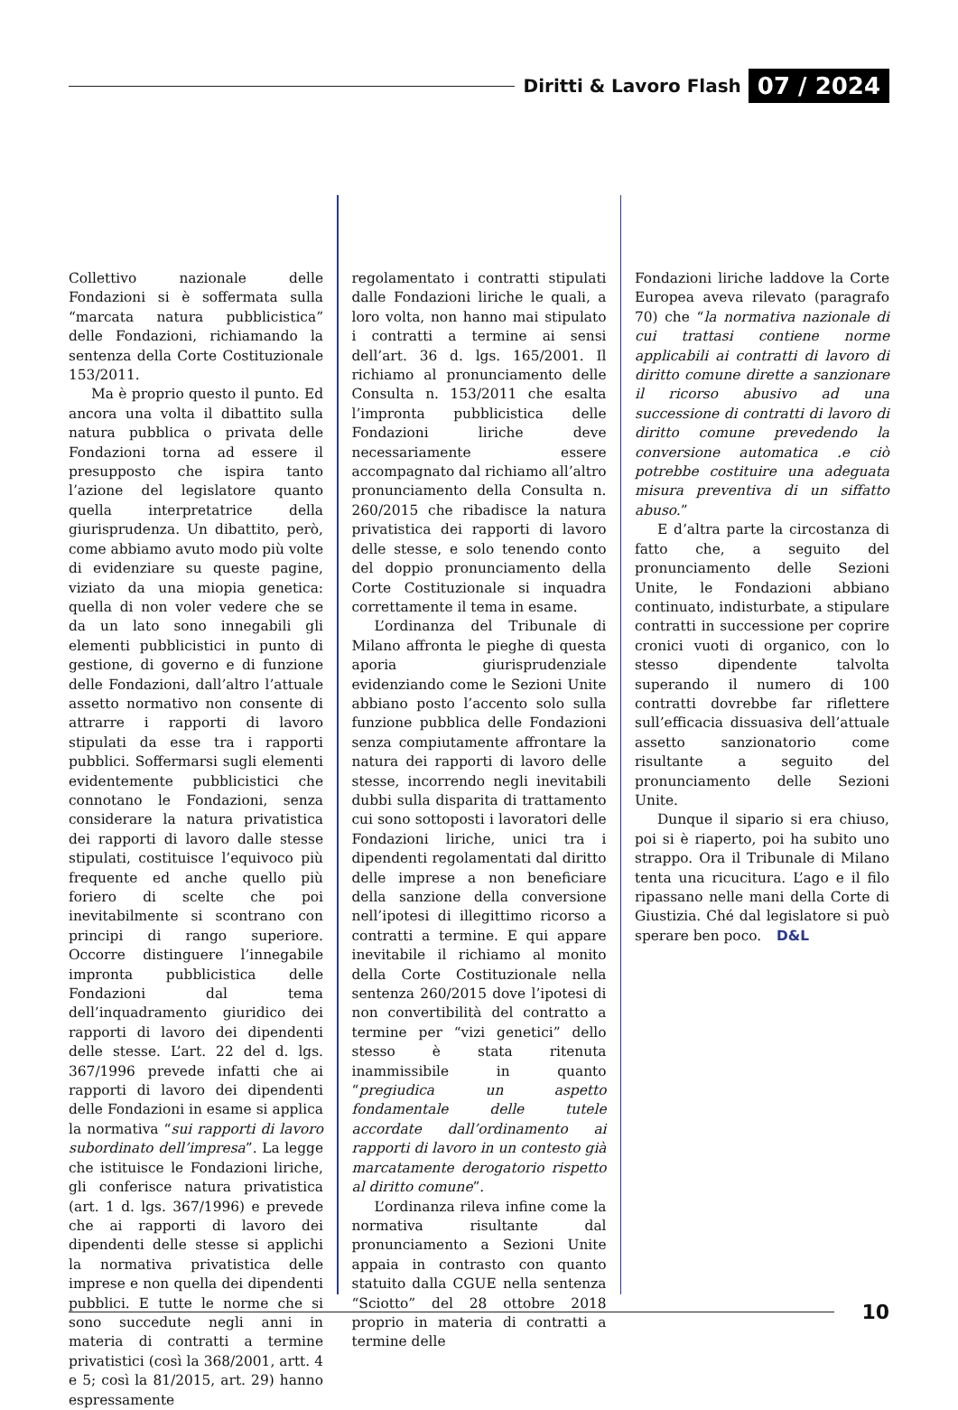Diritti & Lavoro Flash 07 / 2024
Collettivo nazionale delle Fondazioni si è soffermata sulla “marcata natura pubblicistica” delle Fondazioni, richiamando la sentenza della Corte Costituzionale 153/2011.
Ma è proprio questo il punto. Ed ancora una volta il dibattito sulla natura pubblica o privata delle Fondazioni torna ad essere il presupposto che ispira tanto l’azione del legislatore quanto quella interpretatrice della giurisprudenza. Un dibattito, però, come abbiamo avuto modo più volte di evidenziare su queste pagine, viziato da una miopia genetica: quella di non voler vedere che se da un lato sono innegabili gli elementi pubblicistici in punto di gestione, di governo e di funzione delle Fondazioni, dall’altro l’attuale assetto normativo non consente di attrarre i rapporti di lavoro stipulati da esse tra i rapporti pubblici. Soffermarsi sugli elementi evidentemente pubblicistici che connotano le Fondazioni, senza considerare la natura privatistica dei rapporti di lavoro dalle stesse stipulati, costituisce l’equivoco più frequente ed anche quello più foriero di scelte che poi inevitabilmente si scontrano con principi di rango superiore. Occorre distinguere l’innegabile impronta pubblicistica delle Fondazioni dal tema dell’inquadramento giuridico dei rapporti di lavoro dei dipendenti delle stesse. L’art. 22 del d. lgs. 367/1996 prevede infatti che ai rapporti di lavoro dei dipendenti delle Fondazioni in esame si applica la normativa “sui rapporti di lavoro subordinato dell’impresa”. La legge che istituisce le Fondazioni liriche, gli conferisce natura privatistica (art. 1 d. lgs. 367/1996) e prevede che ai rapporti di lavoro dei dipendenti delle stesse si applichi la normativa privatistica delle imprese e non quella dei dipendenti pubblici. E tutte le norme che si sono succedute negli anni in materia di contratti a termine privatistici (così la 368/2001, artt. 4 e 5; così la 81/2015, art. 29) hanno espressamente
regolamentato i contratti stipulati dalle Fondazioni liriche le quali, a loro volta, non hanno mai stipulato i contratti a termine ai sensi dell’art. 36 d. lgs. 165/2001. Il richiamo al pronunciamento delle Consulta n. 153/2011 che esalta l’impronta pubblicistica delle Fondazioni liriche deve necessariamente essere accompagnato dal richiamo all’altro pronunciamento della Consulta n. 260/2015 che ribadisce la natura privatistica dei rapporti di lavoro delle stesse, e solo tenendo conto del doppio pronunciamento della Corte Costituzionale si inquadra correttamente il tema in esame.
L’ordinanza del Tribunale di Milano affronta le pieghe di questa aporia giurisprudenziale evidenziando come le Sezioni Unite abbiano posto l’accento solo sulla funzione pubblica delle Fondazioni senza compiutamente affrontare la natura dei rapporti di lavoro delle stesse, incorrendo negli inevitabili dubbi sulla disparita di trattamento cui sono sottoposti i lavoratori delle Fondazioni liriche, unici tra i dipendenti regolamentati dal diritto delle imprese a non beneficiare della sanzione della conversione nell’ipotesi di illegittimo ricorso a contratti a termine. E qui appare inevitabile il richiamo al monito della Corte Costituzionale nella sentenza 260/2015 dove l’ipotesi di non convertibilità del contratto a termine per “vizi genetici” dello stesso è stata ritenuta inammissibile in quanto “pregiudica un aspetto fondamentale delle tutele accordate dall’ordinamento ai rapporti di lavoro in un contesto già marcatamente derogatorio rispetto al diritto comune”.
L’ordinanza rileva infine come la normativa risultante dal pronunciamento a Sezioni Unite appaia in contrasto con quanto statuito dalla CGUE nella sentenza “Sciotto” del 28 ottobre 2018 proprio in materia di contratti a termine delle
Fondazioni liriche laddove la Corte Europea aveva rilevato (paragrafo 70) che “la normativa nazionale di cui trattasi contiene norme applicabili ai contratti di lavoro di diritto comune dirette a sanzionare il ricorso abusivo ad una successione di contratti di lavoro di diritto comune prevedendo la conversione automatica .e ciò potrebbe costituire una adeguata misura preventiva di un siffatto abuso.”
E d’altra parte la circostanza di fatto che, a seguito del pronunciamento delle Sezioni Unite, le Fondazioni abbiano continuato, indisturbate, a stipulare contratti in successione per coprire cronici vuoti di organico, con lo stesso dipendente talvolta superando il numero di 100 contratti dovrebbe far riflettere sull’efficacia dissuasiva dell’attuale assetto sanzionatorio come risultante a seguito del pronunciamento delle Sezioni Unite.
Dunque il sipario si era chiuso, poi si è riaperto, poi ha subito uno strappo. Ora il Tribunale di Milano tenta una ricucitura. L’ago e il filo ripassano nelle mani della Corte di Giustizia. Ché dal legislatore si può sperare ben poco. D&L
10